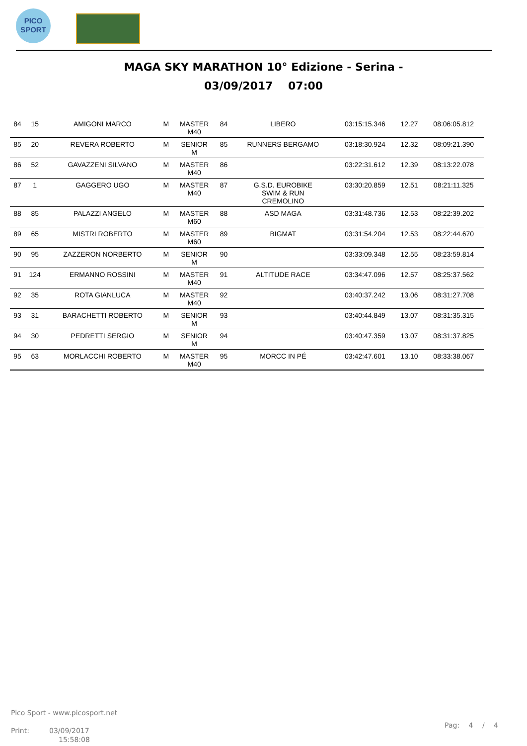PICO
SPORT
MAGA SKY MARATHON 10° Edizione - Serina -
03/09/2017 07:00
| 84 | 15 | AMIGONI MARCO | M | MASTER M40 | 84 | LIBERO | 03:15:15.346 | 12.27 | 08:06:05.812 |
| 85 | 20 | REVERA ROBERTO | M | SENIOR M | 85 | RUNNERS BERGAMO | 03:18:30.924 | 12.32 | 08:09:21.390 |
| 86 | 52 | GAVAZZENI SILVANO | M | MASTER M40 | 86 | | 03:22:31.612 | 12.39 | 08:13:22.078 |
| 87 | 1 | GAGGERO UGO | M | MASTER M40 | 87 | G.S.D. EUROBIKE SWIM & RUN CREMOLINO | 03:30:20.859 | 12.51 | 08:21:11.325 |
| 88 | 85 | PALAZZI ANGELO | M | MASTER M60 | 88 | ASD MAGA | 03:31:48.736 | 12.53 | 08:22:39.202 |
| 89 | 65 | MISTRI ROBERTO | M | MASTER M60 | 89 | BIGMAT | 03:31:54.204 | 12.53 | 08:22:44.670 |
| 90 | 95 | ZAZZERON NORBERTO | M | SENIOR M | 90 | | 03:33:09.348 | 12.55 | 08:23:59.814 |
| 91 | 124 | ERMANNO ROSSINI | M | MASTER M40 | 91 | ALTITUDE RACE | 03:34:47.096 | 12.57 | 08:25:37.562 |
| 92 | 35 | ROTA GIANLUCA | M | MASTER M40 | 92 | | 03:40:37.242 | 13.06 | 08:31:27.708 |
| 93 | 31 | BARACHETTI ROBERTO | M | SENIOR M | 93 | | 03:40:44.849 | 13.07 | 08:31:35.315 |
| 94 | 30 | PEDRETTI SERGIO | M | SENIOR M | 94 | | 03:40:47.359 | 13.07 | 08:31:37.825 |
| 95 | 63 | MORLACCHI ROBERTO | M | MASTER M40 | 95 | MORCC IN PÉ | 03:42:47.601 | 13.10 | 08:33:38.067 |
Pico Sport - www.picosport.net
Print: 03/09/2017
15:58:08
Pag: 4 / 4